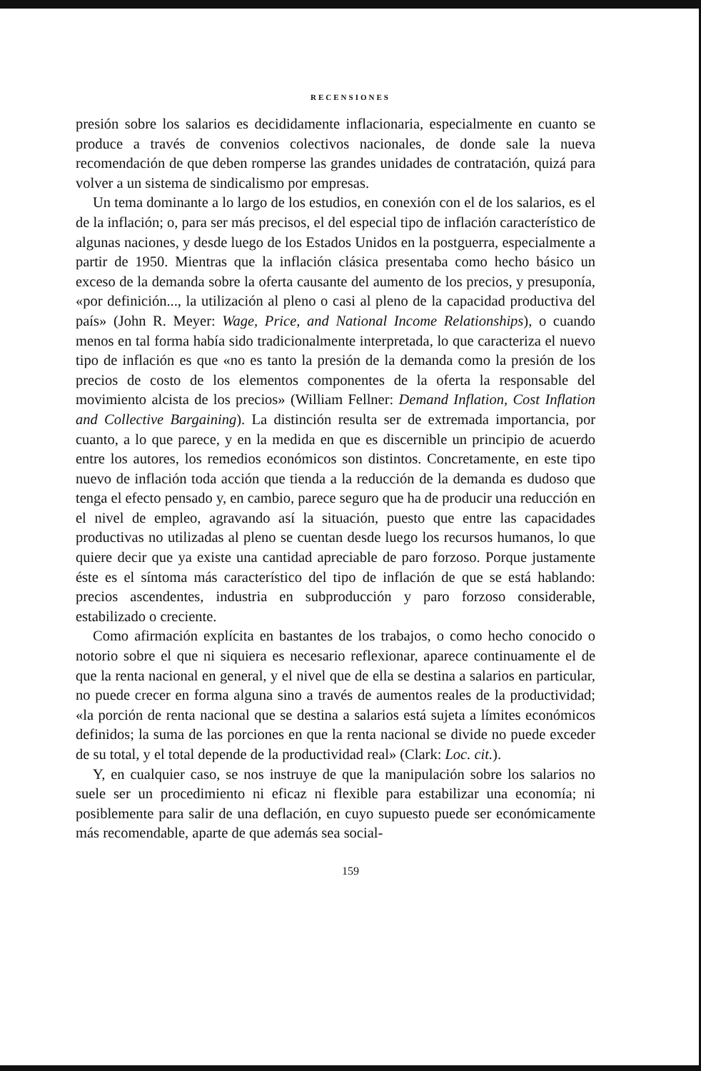RECENSIONES
presión sobre los salarios es decididamente inflacionaria, especialmente en cuanto se produce a través de convenios colectivos nacionales, de donde sale la nueva recomendación de que deben romperse las grandes unidades de contratación, quizá para volver a un sistema de sindicalismo por empresas.
Un tema dominante a lo largo de los estudios, en conexión con el de los salarios, es el de la inflación; o, para ser más precisos, el del especial tipo de inflación característico de algunas naciones, y desde luego de los Estados Unidos en la postguerra, especialmente a partir de 1950. Mientras que la inflación clásica presentaba como hecho básico un exceso de la demanda sobre la oferta causante del aumento de los precios, y presuponía, «por definición..., la utilización al pleno o casi al pleno de la capacidad productiva del país» (John R. Meyer: Wage, Price, and National Income Relationships), o cuando menos en tal forma había sido tradicionalmente interpretada, lo que caracteriza el nuevo tipo de inflación es que «no es tanto la presión de la demanda como la presión de los precios de costo de los elementos componentes de la oferta la responsable del movimiento alcista de los precios» (William Fellner: Demand Inflation, Cost Inflation and Collective Bargaining). La distinción resulta ser de extremada importancia, por cuanto, a lo que parece, y en la medida en que es discernible un principio de acuerdo entre los autores, los remedios económicos son distintos. Concretamente, en este tipo nuevo de inflación toda acción que tienda a la reducción de la demanda es dudoso que tenga el efecto pensado y, en cambio, parece seguro que ha de producir una reducción en el nivel de empleo, agravando así la situación, puesto que entre las capacidades productivas no utilizadas al pleno se cuentan desde luego los recursos humanos, lo que quiere decir que ya existe una cantidad apreciable de paro forzoso. Porque justamente éste es el síntoma más característico del tipo de inflación de que se está hablando: precios ascendentes, industria en subproducción y paro forzoso considerable, estabilizado o creciente.
Como afirmación explícita en bastantes de los trabajos, o como hecho conocido o notorio sobre el que ni siquiera es necesario reflexionar, aparece continuamente el de que la renta nacional en general, y el nivel que de ella se destina a salarios en particular, no puede crecer en forma alguna sino a través de aumentos reales de la productividad; «la porción de renta nacional que se destina a salarios está sujeta a límites económicos definidos; la suma de las porciones en que la renta nacional se divide no puede exceder de su total, y el total depende de la productividad real» (Clark: Loc. cit.).
Y, en cualquier caso, se nos instruye de que la manipulación sobre los salarios no suele ser un procedimiento ni eficaz ni flexible para estabilizar una economía; ni posiblemente para salir de una deflación, en cuyo supuesto puede ser económicamente más recomendable, aparte de que además sea social-
159